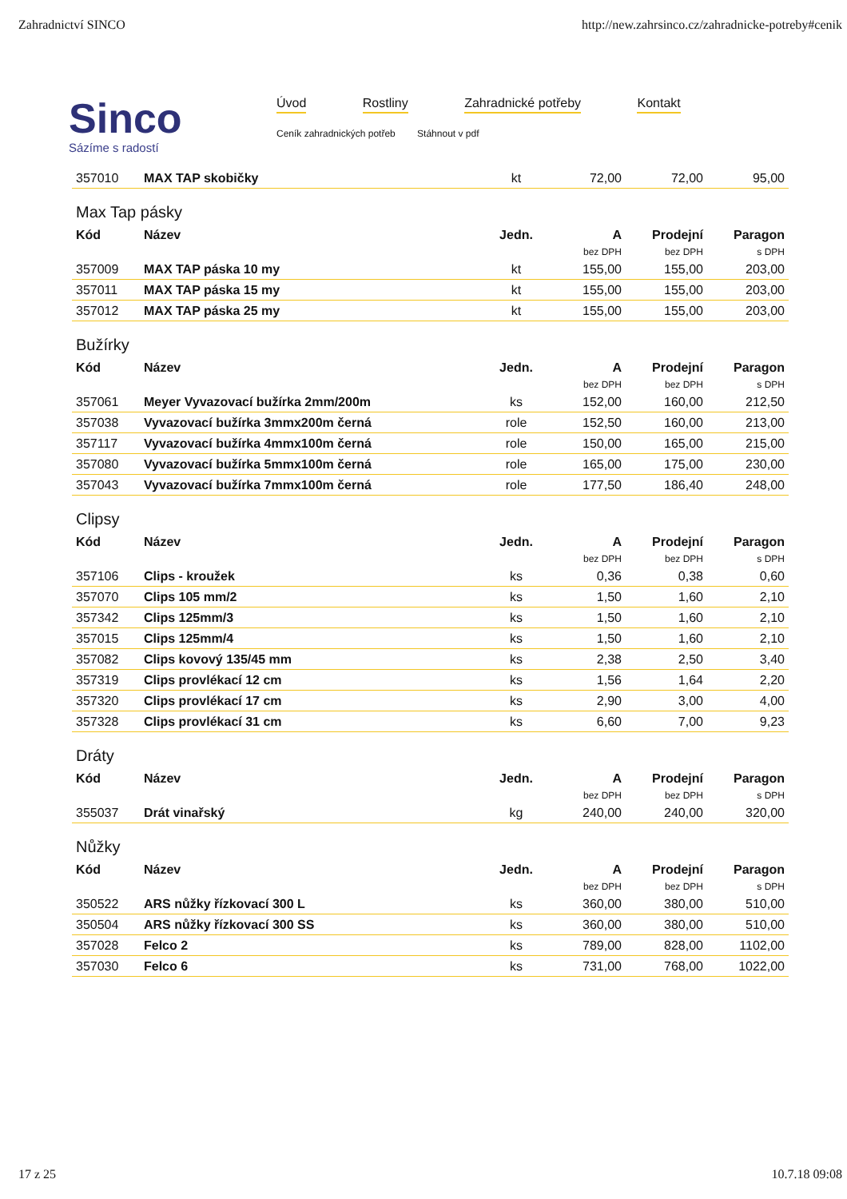Zahradnictví SINCO http://new.zahrsinco.cz/zahradnicke-potreby#cenik
Sinco
Sázíme s radostí
Úvod Rostliny Zahradnické potřeby Kontakt
Ceník zahradnických potřeb Stáhnout v pdf
| 357010 | MAX TAP skobičky | kt | 72,00 | 72,00 | 95,00 |
Max Tap pásky
| Kód | Název | Jedn. | A | Prodejní | Paragon |
| --- | --- | --- | --- | --- | --- |
| | | | bez DPH | bez DPH | s DPH |
| 357009 | MAX TAP páska 10 my | kt | 155,00 | 155,00 | 203,00 |
| 357011 | MAX TAP páska 15 my | kt | 155,00 | 155,00 | 203,00 |
| 357012 | MAX TAP páska 25 my | kt | 155,00 | 155,00 | 203,00 |
Bužírky
| Kód | Název | Jedn. | A | Prodejní | Paragon |
| --- | --- | --- | --- | --- | --- |
| | | | bez DPH | bez DPH | s DPH |
| 357061 | Meyer Vyvazovací bužírka 2mm/200m | ks | 152,00 | 160,00 | 212,50 |
| 357038 | Vyvazovací bužírka 3mmx200m černá | role | 152,50 | 160,00 | 213,00 |
| 357117 | Vyvazovací bužírka 4mmx100m černá | role | 150,00 | 165,00 | 215,00 |
| 357080 | Vyvazovací bužírka 5mmx100m černá | role | 165,00 | 175,00 | 230,00 |
| 357043 | Vyvazovací bužírka 7mmx100m černá | role | 177,50 | 186,40 | 248,00 |
Clipsy
| Kód | Název | Jedn. | A | Prodejní | Paragon |
| --- | --- | --- | --- | --- | --- |
| | | | bez DPH | bez DPH | s DPH |
| 357106 | Clips - kroužek | ks | 0,36 | 0,38 | 0,60 |
| 357070 | Clips 105 mm/2 | ks | 1,50 | 1,60 | 2,10 |
| 357342 | Clips 125mm/3 | ks | 1,50 | 1,60 | 2,10 |
| 357015 | Clips 125mm/4 | ks | 1,50 | 1,60 | 2,10 |
| 357082 | Clips kovový 135/45 mm | ks | 2,38 | 2,50 | 3,40 |
| 357319 | Clips provlékací 12 cm | ks | 1,56 | 1,64 | 2,20 |
| 357320 | Clips provlékací 17 cm | ks | 2,90 | 3,00 | 4,00 |
| 357328 | Clips provlékací 31 cm | ks | 6,60 | 7,00 | 9,23 |
Dráty
| Kód | Název | Jedn. | A | Prodejní | Paragon |
| --- | --- | --- | --- | --- | --- |
| | | | bez DPH | bez DPH | s DPH |
| 355037 | Drát vinařský | kg | 240,00 | 240,00 | 320,00 |
Nůžky
| Kód | Název | Jedn. | A | Prodejní | Paragon |
| --- | --- | --- | --- | --- | --- |
| | | | bez DPH | bez DPH | s DPH |
| 350522 | ARS nůžky řízkovací 300 L | ks | 360,00 | 380,00 | 510,00 |
| 350504 | ARS nůžky řízkovací 300 SS | ks | 360,00 | 380,00 | 510,00 |
| 357028 | Felco 2 | ks | 789,00 | 828,00 | 1102,00 |
| 357030 | Felco 6 | ks | 731,00 | 768,00 | 1022,00 |
17 z 25 10.7.18 09:08